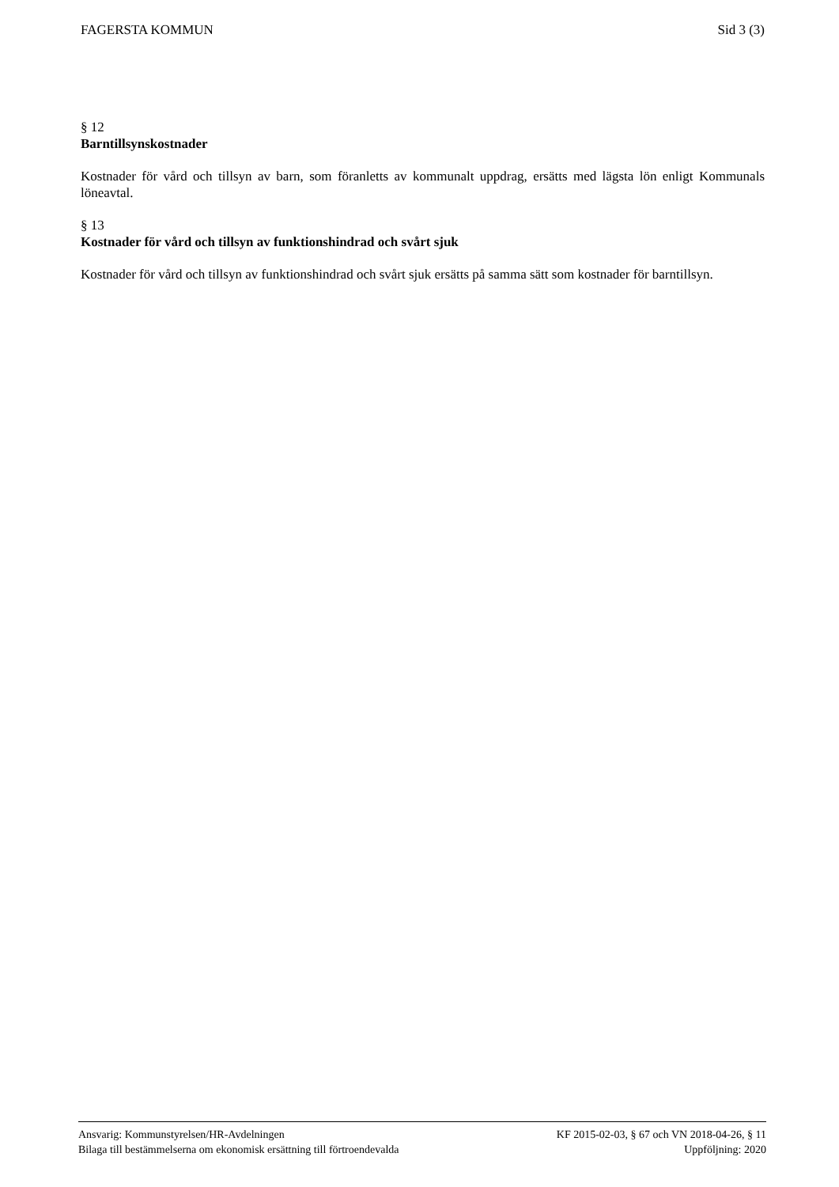FAGERSTA KOMMUN Sid 3 (3)
§ 12
Barntillsynskostnader
Kostnader för vård och tillsyn av barn, som föranletts av kommunalt uppdrag, ersätts med lägsta lön enligt Kommunals löneavtal.
§ 13
Kostnader för vård och tillsyn av funktionshindrad och svårt sjuk
Kostnader för vård och tillsyn av funktionshindrad och svårt sjuk ersätts på samma sätt som kostnader för barntillsyn.
Ansvarig: Kommunstyrelsen/HR-Avdelningen KF 2015-02-03, § 67 och VN 2018-04-26, § 11
Bilaga till bestämmelserna om ekonomisk ersättning till förtroendevalda Uppföljning: 2020